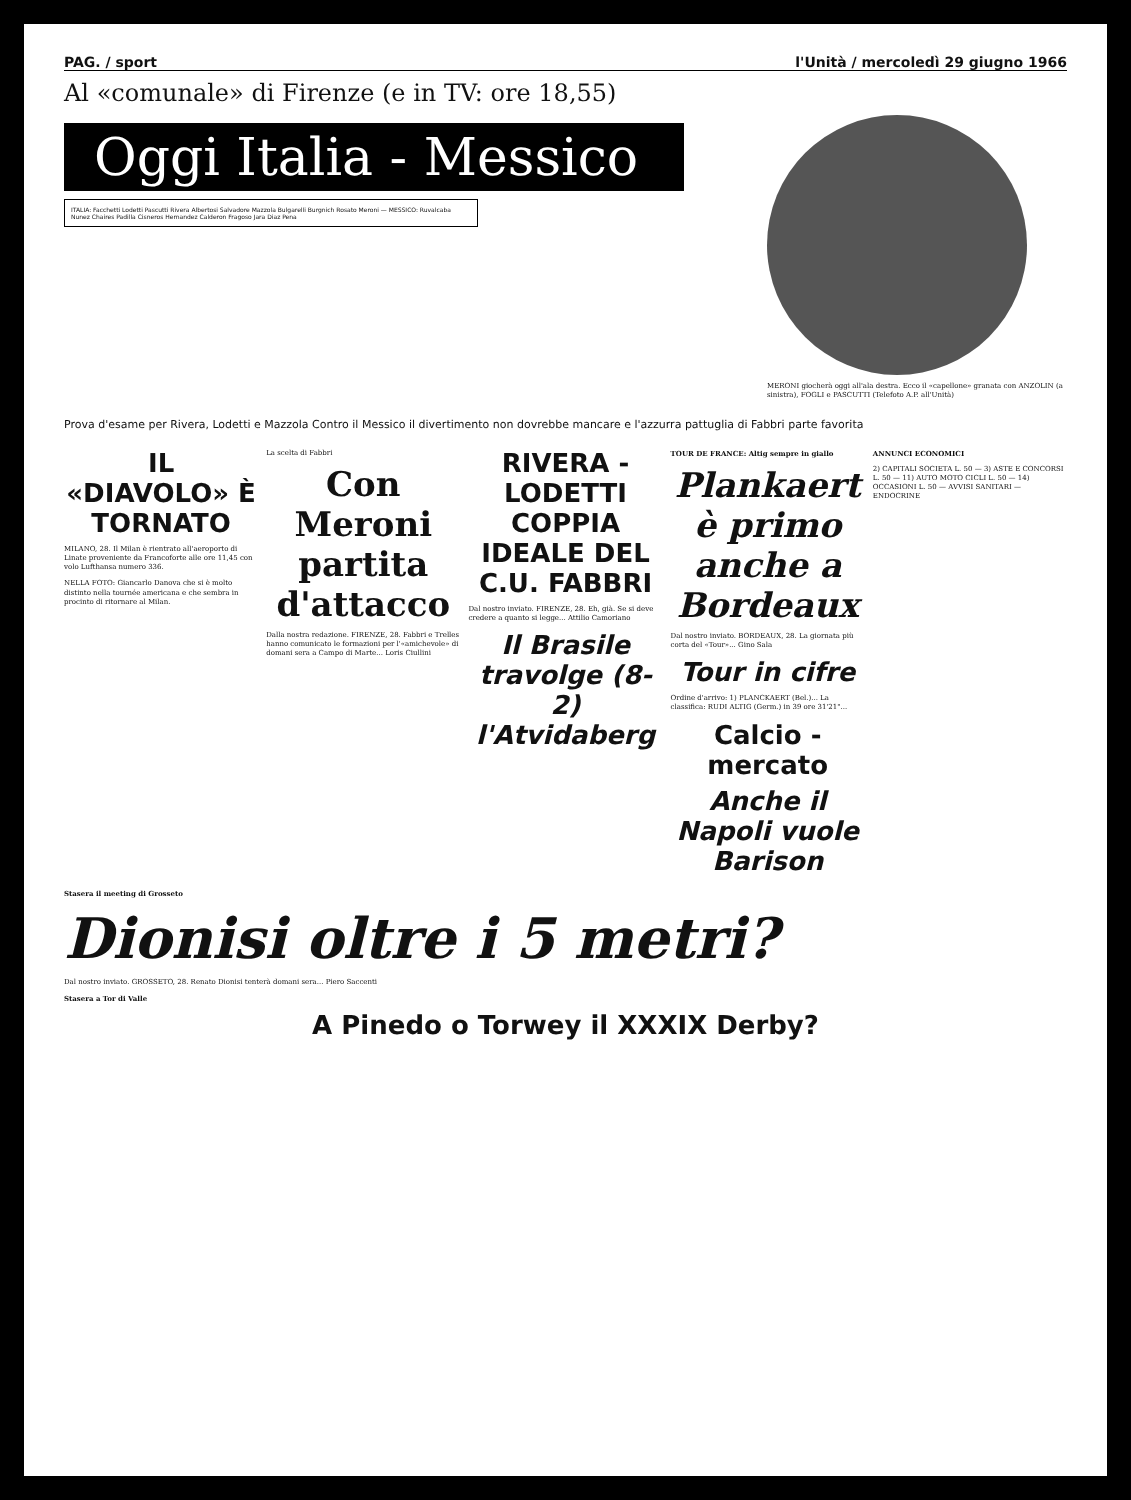PAG. / sport l'Unità / mercoledì 29 giugno 1966
Al «comunale» di Firenze (e in TV: ore 18,55)
Oggi Italia - Messico
ITALIA: Facchetti Lodetti Pascutti Rivera Albertosi Salvadore Mazzola Bulgarelli Burgnich Rosato Meroni — MESSICO: Ruvalcaba Nunez Chaires Padilla Cisneros Hernandez Calderon Fragoso Jara Diaz Pena
MERONI giocherà oggi all'ala destra. Ecco il «capellone» granata con ANZOLIN (a sinistra), FOGLI e PASCUTTI (Telefoto A.P. all'Unità)
Prova d'esame per Rivera, Lodetti e Mazzola Contro il Messico il divertimento non dovrebbe mancare e l'azzurra pattuglia di Fabbri parte favorita
IL «DIAVOLO» È TORNATO
MILANO, 28. Il Milan è rientrato all'aeroporto di Linate proveniente da Francoforte alle ore 11,45 con volo Lufthansa numero 336.
NELLA FOTO: Giancarlo Danova che si è molto distinto nella tournée americana e che sembra in procinto di ritornare al Milan.
La scelta di Fabbri
Con Meroni partita d'attacco
Dalla nostra redazione. FIRENZE, 28. Fabbri e Trelles hanno comunicato le formazioni per l'«amichevole» di domani sera a Campo di Marte... Loris Ciullini
RIVERA - LODETTI COPPIA IDEALE DEL C.U. FABBRI
Dal nostro inviato. FIRENZE, 28. Eh, già. Se si deve credere a quanto si legge... Attilio Camoriano
Il Brasile travolge (8-2) l'Atvidaberg
TOUR DE FRANCE: Altig sempre in giallo
Plankaert è primo anche a Bordeaux
Dal nostro inviato. BORDEAUX, 28. La giornata più corta del «Tour»... Gino Sala
Tour in cifre
Ordine d'arrivo: 1) PLANCKAERT (Bel.)... La classifica: RUDI ALTIG (Germ.) in 39 ore 31'21"...
Calcio - mercato
Anche il Napoli vuole Barison
ANNUNCI ECONOMICI
2) CAPITALI SOCIETA L. 50 — 3) ASTE E CONCORSI L. 50 — 11) AUTO MOTO CICLI L. 50 — 14) OCCASIONI L. 50 — AVVISI SANITARI — ENDOCRINE
Stasera il meeting di Grosseto
Dionisi oltre i 5 metri?
Dal nostro inviato. GROSSETO, 28. Renato Dionisi tenterà domani sera... Piero Saccenti
Stasera a Tor di Valle
A Pinedo o Torwey il XXXIX Derby?